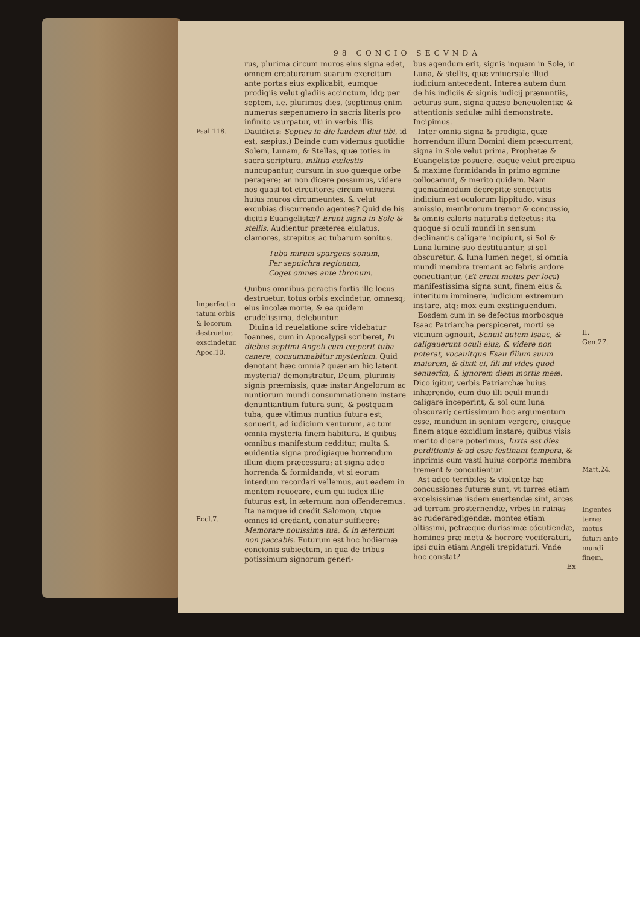98 CONCIO SECVNDA
Psal.118.
Imperfectio tatum orbis & locorum destruetur, exscindetur.
Apoc.10.
Eccl.7.
rus, plurima circum muros eius signa edet, omnem creaturarum suarum exercitum ante portas eius explicabit, eumque prodigiis velut gladiis accinctum, idq; per septem, i.e. plurimos dies, (septimus enim numerus sæpenumero in sacris literis pro infinito vsurpatur, vti in verbis illis Dauidicis: Septies in die laudem dixi tibi, id est, sæpius.) Deinde cum videmus quotidie Solem, Lunam, & Stellas, quæ toties in sacra scriptura, militia cœlestis nuncupantur, cursum in suo quæque orbe peragere; an non dicere possumus, videre nos quasi tot circuitores circum vniuersi huius muros circumeuntes, & velut excubias discurrendo agentes? Quid de his dicitis Euangelistæ? Erunt signa in Sole & stellis. Audientur præterea eiulatus, clamores, strepitus ac tubarum sonitus.
Tuba mirum spargens sonum,
Per sepulchra regionum,
Coget omnes ante thronum.
Quibus omnibus peractis fortis ille locus destruetur, totus orbis excindetur, omnesq; eius incolæ morte, & ea quidem crudelissima, delebuntur.
Diuina id reuelatione scire videbatur Ioannes, cum in Apocalypsi scriberet, In diebus septimi Angeli cum cœperit tuba canere, consummabitur mysterium. Quid denotant hæc omnia? quænam hic latent mysteria? demonstratur, Deum, plurimis signis præmissis, quæ instar Angelorum ac nuntiorum mundi consummationem instare denuntiantium futura sunt, & postquam tuba, quæ vltimus nuntius futura est, sonuerit, ad iudicium venturum, ac tum omnia mysteria finem habitura. E quibus omnibus manifestum redditur, multa & euidentia signa prodigiaque horrendum illum diem præcessura; at signa adeo horrenda & formidanda, vt si eorum interdum recordari vellemus, aut eadem in mentem reuocare, eum qui iudex illic futurus est, in æternum non offenderemus. Ita namque id credit Salomon, vtque omnes id credant, conatur sufficere: Memorare nouissima tua, & in æternum non peccabis. Futurum est hoc hodiernæ concionis subiectum, in qua de tribus potissimum signorum generi-
bus agendum erit, signis inquam in Sole, in Luna, & stellis, quæ vniuersale illud iudicium antecedent. Interea autem dum de his indiciis & signis iudicij prænuntiis, acturus sum, signa quæso beneuolentiæ & attentionis sedulæ mihi demonstrate. Incipimus.
Inter omnia signa & prodigia, quæ horrendum illum Domini diem præcurrent, signa in Sole velut prima, Prophetæ & Euangelistæ posuere, eaque velut precipua & maxime formidanda in primo agmine collocarunt, & merito quidem. Nam quemadmodum decrepitæ senectutis indicium est oculorum lippitudo, visus amissio, membrorum tremor & concussio, & omnis caloris naturalis defectus: ita quoque si oculi mundi in sensum declinantis caligare incipiunt, si Sol & Luna lumine suo destituantur, si sol obscuretur, & luna lumen neget, si omnia mundi membra tremant ac febris ardore concutiantur, (Et erunt motus per loca) manifestissima signa sunt, finem eius & interitum imminere, iudicium extremum instare, atq; mox eum exstinguendum.
Eosdem cum in se defectus morbosque Isaac Patriarcha perspiceret, morti se vicinum agnouit, Senuit autem Isaac, & caligauerunt oculi eius, & videre non poterat, vocauitque Esau filium suum maiorem, & dixit ei, fili mi vides quod senuerim, & ignorem diem mortis meæ. Dico igitur, verbis Patriarchæ huius inhærendo, cum duo illi oculi mundi caligare inceperint, & sol cum luna obscurari; certissimum hoc argumentum esse, mundum in senium vergere, eiusque finem atque excidium instare; quibus visis merito dicere poterimus, Iuxta est dies perditionis & ad esse festinant tempora, & inprimis cum vasti huius corporis membra trement & concutientur.
Ast adeo terribiles & violentæ hæ concussiones futuræ sunt, vt turres etiam excelsissimæ iisdem euertendæ sint, arces ad terram prosternendæ, vrbes in ruinas ac ruderaredigendæ, montes etiam altissimi, petræque durissimæ cócutiendæ, homines præ metu & horrore vociferaturi, ipsi quin etiam Angeli trepidaturi. Vnde hoc constat?
Ex
II.
Gen.27.
Matt.24.
Ingentes terræ motus futuri ante mundi finem.